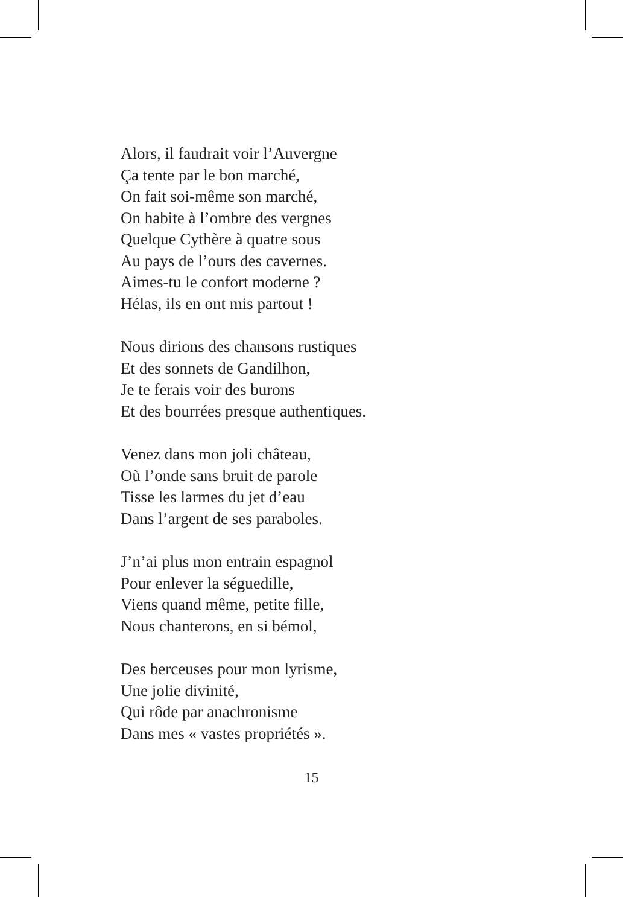Alors, il faudrait voir l’Auvergne
Ça tente par le bon marché,
On fait soi-même son marché,
On habite à l’ombre des vergnes
Quelque Cythère à quatre sous
Au pays de l’ours des cavernes.
Aimes-tu le confort moderne ?
Hélas, ils en ont mis partout !
Nous dirions des chansons rustiques
Et des sonnets de Gandilhon,
Je te ferais voir des burons
Et des bourrées presque authentiques.
Venez dans mon joli château,
Où l’onde sans bruit de parole
Tisse les larmes du jet d’eau
Dans l’argent de ses paraboles.
J’n’ai plus mon entrain espagnol
Pour enlever la séguedille,
Viens quand même, petite fille,
Nous chanterons, en si bémol,
Des berceuses pour mon lyrisme,
Une jolie divinité,
Qui rôde par anachronisme
Dans mes « vastes propriétés ».
15